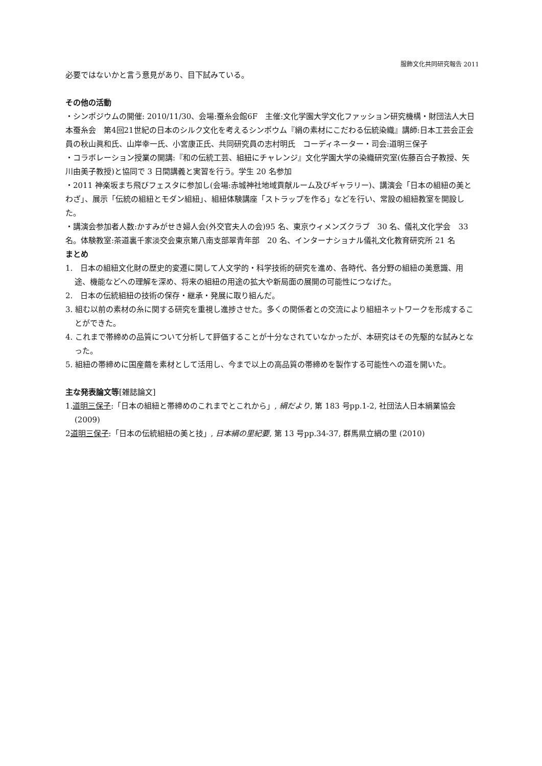服飾文化共同研究報告 2011
必要ではないかと言う意見があり、目下試みている。
その他の活動
・シンポジウムの開催: 2010/11/30、会場:蚕糸会館6F　主催:文化学園大学文化ファッション研究機構・財団法人大日本蚕糸会　第4回21世紀の日本のシルク文化を考えるシンポウム『絹の素材にこだわる伝統染織』講師:日本工芸会正会員の秋山眞和氏、山岸幸一氏、小宮康正氏、共同研究員の志村明氏　コーディネーター・司会:道明三保子
・コラボレーション授業の開講:『和の伝統工芸、組紐にチャレンジ』文化学園大学の染織研究室(佐藤百合子教授、矢川由美子教授)と協同で 3 日間講義と実習を行う。学生 20 名参加
・2011 神楽坂まち飛びフェスタに参加し(会場:赤城神社地域貢献ルーム及びギャラリー)、講演会「日本の組紐の美とわざ」、展示「伝統の組紐とモダン組紐」、組紐体験講座「ストラップを作る」などを行い、常設の組紐教室を開設した。
・講演会参加者人数:かすみがせき婦人会(外交官夫人の会)95 名、東京ウィメンズクラブ　30 名、儀礼文化学会　33 名。体験教室:茶道裏千家淡交会東京第八南支部翠青年部　20 名、インターナショナル儀礼文化教育研究所 21 名
まとめ
1.　日本の組紐文化財の歴史的変遷に関して人文学的・科学技術的研究を進め、各時代、各分野の組紐の美意識、用途、機能などへの理解を深め、将来の組紐の用途の拡大や新局面の展開の可能性につなげた。
2.　日本の伝統組紐の技術の保存・継承・発展に取り組んだ。
3. 組む以前の素材の糸に関する研究を重視し進捗させた。多くの関係者との交流により組紐ネットワークを形成することができた。
4. これまで帯締めの品質について分析して評価することが十分なされていなかったが、本研究はその先駆的な試みとなった。
5. 組紐の帯締めに国産繭を素材として活用し、今まで以上の高品質の帯締めを製作する可能性への道を開いた。
主な発表論文等[雑誌論文]
1.道明三保子:「日本の組紐と帯締めのこれまでとこれから」, 絹だより, 第 183 号pp.1-2, 社団法人日本絹業協会(2009)
2道明三保子:「日本の伝統組紐の美と技」, 日本絹の里紀要, 第 13 号pp.34-37, 群馬県立絹の里 (2010)